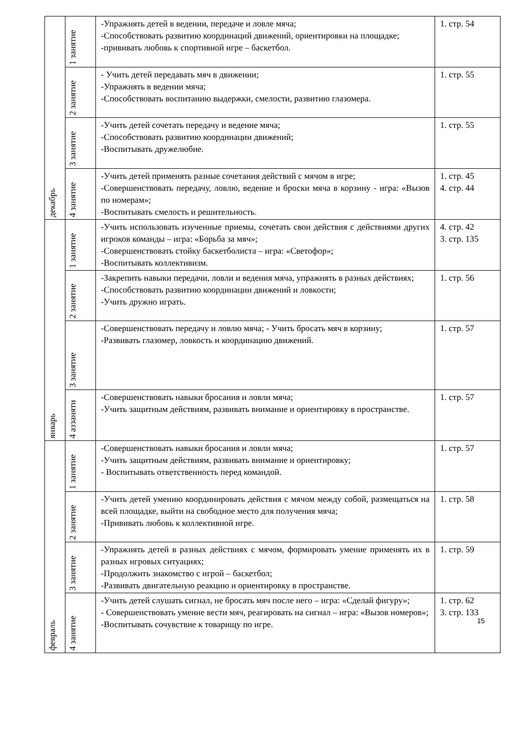| декабрь | 1 занятие | -Упражнять детей в ведении, передаче и ловле мяча; -Способствовать развитию координаций движений, ориентировки на площадке; -прививать любовь к спортивной игре – баскетбол. | 1. стр. 54 |
| | 2 занятие | - Учить детей передавать мяч в движении; -Упражнять в ведении мяча; -Способствовать воспитанию выдержки, смелости, развитию глазомера. | 1. стр. 55 |
| | 3 занятие | -Учить детей сочетать передачу и ведение мяча; -Способствовать развитию координации движений; -Воспитывать дружелюбие. | 1. стр. 55 |
| | 4 занятие | -Учить детей применять разные сочетания действий с мячом в игре; -Совершенствовать передачу, ловлю, ведение и броски мяча в корзину - игра: «Вызов по номерам»; -Воспитывать смелость и решительность. | 1. стр. 45 4. стр. 44 |
| январь | 1 занятие | -Учить использовать изученные приемы, сочетать свои действия с действиями других игроков команды – игра: «Борьба за мяч»; -Совершенствовать стойку баскетболиста – игра: «Светофор»; -Воспитывать коллективизм. | 4. стр. 42 3. стр. 135 |
| | 2 занятие | -Закрепить навыки передачи, ловли и ведения мяча, упражнять в разных действиях; -Способствовать развитию координации движений и ловкости; -Учить дружно играть. | 1. стр. 56 |
| | 3 занятие | -Совершенствовать передачу и ловлю мяча; - Учить бросать мяч в корзину; -Развивать глазомер, ловкость и координацию движений. | 1. стр. 57 |
| | 4 аззаняти | -Совершенствовать навыки бросания и ловли мяча; -Учить защитным действиям, развивать внимание и ориентировку в пространстве. | 1. стр. 57 |
| февраль | 1 занятие | -Совершенствовать навыки бросания и ловли мяча; -Учить защитным действиям, развивать внимание и ориентировку; - Воспитывать ответственность перед командой. | 1. стр. 57 |
| | 2 занятие | -Учить детей умению координировать действия с мячом между собой, размещаться на всей площадке, выйти на свободное место для получения мяча; -Прививать любовь к коллективной игре. | 1. стр. 58 |
| | 3 занятие | -Упражнять детей в разных действиях с мячом, формировать умение применять их в разных игровых ситуациях; -Продолжить знакомство с игрой – баскетбол; -Развивать двигательную реакцию и ориентировку в пространстве. | 1. стр. 59 |
| | 4 занятие | -Учить детей слушать сигнал, не бросать мяч после него – игра: «Сделай фигуру»; - Совершенствовать умение вести мяч, реагировать на сигнал – игра: «Вызов номеров»; -Воспитывать сочувствие к товарищу по игре. | 1. стр. 62 3. стр. 133 |
15